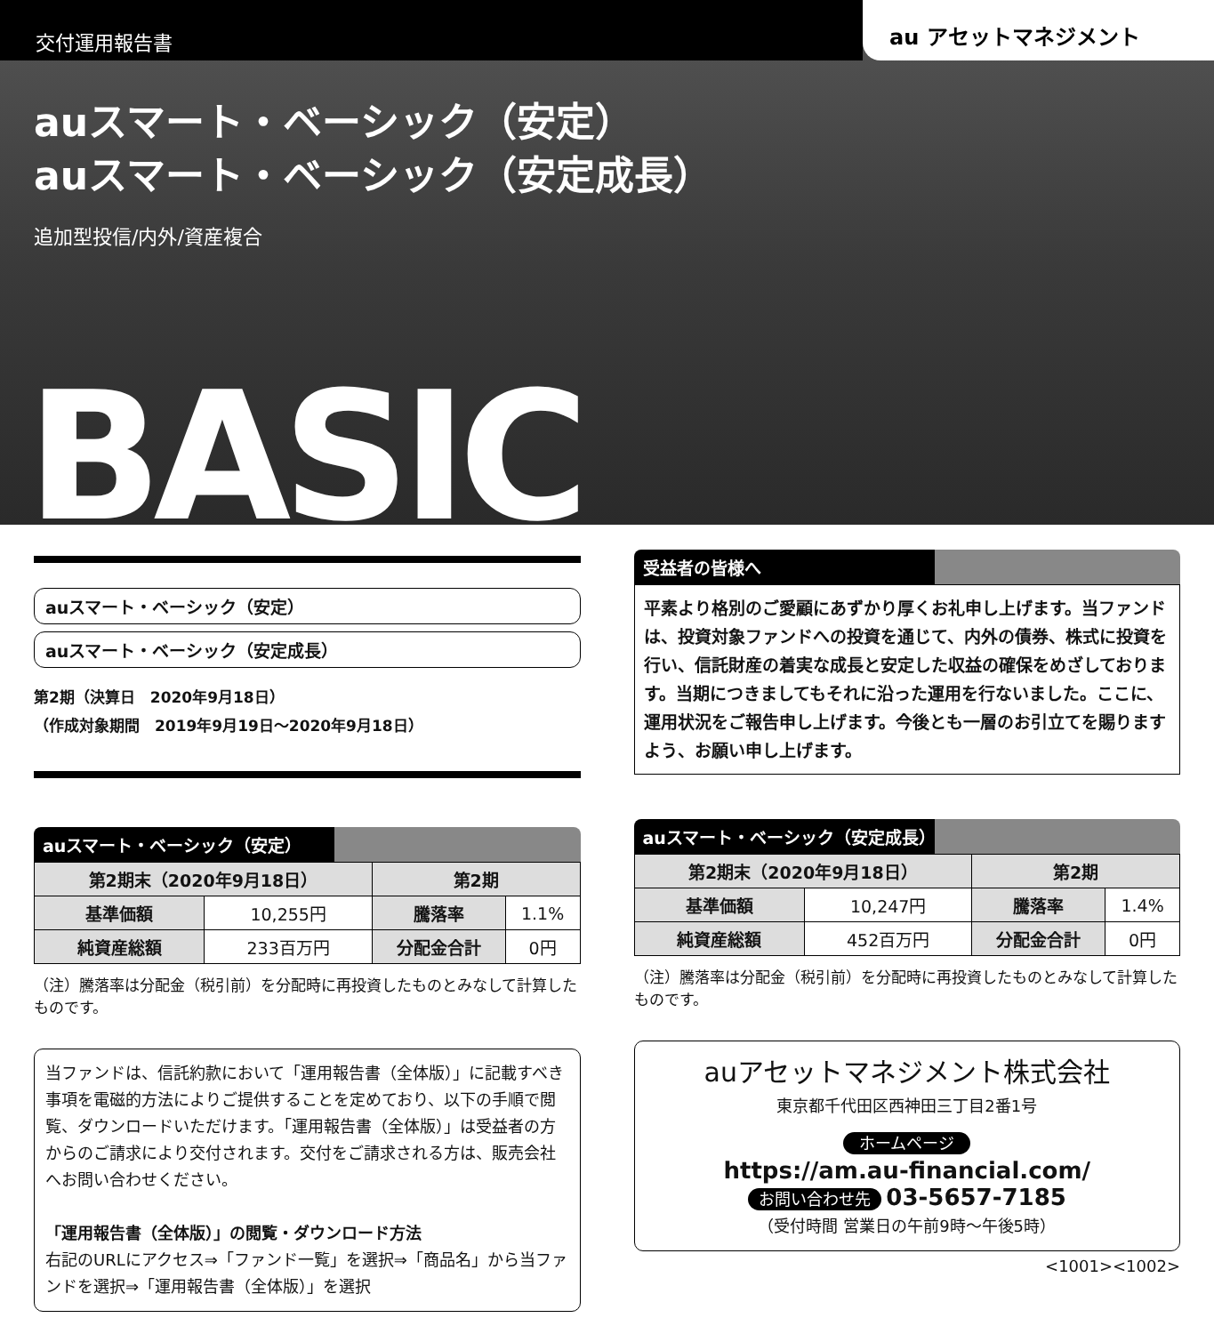交付運用報告書
au アセットマネジメント
auスマート・ベーシック（安定）
auスマート・ベーシック（安定成長）
追加型投信/内外/資産複合
BASIC
auスマート・ベーシック（安定）
auスマート・ベーシック（安定成長）
第2期（決算日　2020年9月18日）
（作成対象期間　2019年9月19日～2020年9月18日）
auスマート・ベーシック（安定）
| 第2期末（2020年9月18日） | | 第2期 | |
| --- | --- | --- | --- |
| 基準価額 | 10,255円 | 騰落率 | 1.1% |
| 純資産総額 | 233百万円 | 分配金合計 | 0円 |
（注）騰落率は分配金（税引前）を分配時に再投資したものとみなして計算したものです。
当ファンドは、信託約款において「運用報告書（全体版）」に記載すべき事項を電磁的方法によりご提供することを定めており、以下の手順で閲覧、ダウンロードいただけます。「運用報告書（全体版）」は受益者の方からのご請求により交付されます。交付をご請求される方は、販売会社へお問い合わせください。
「運用報告書（全体版）」の閲覧・ダウンロード方法
右記のURLにアクセス⇒「ファンド一覧」を選択⇒「商品名」から当ファンドを選択⇒「運用報告書（全体版）」を選択
受益者の皆様へ
平素より格別のご愛顧にあずかり厚くお礼申し上げます。当ファンドは、投資対象ファンドへの投資を通じて、内外の債券、株式に投資を行い、信託財産の着実な成長と安定した収益の確保をめざしております。当期につきましてもそれに沿った運用を行ないました。ここに、運用状況をご報告申し上げます。今後とも一層のお引立てを賜りますよう、お願い申し上げます。
auスマート・ベーシック（安定成長）
| 第2期末（2020年9月18日） | | 第2期 | |
| --- | --- | --- | --- |
| 基準価額 | 10,247円 | 騰落率 | 1.4% |
| 純資産総額 | 452百万円 | 分配金合計 | 0円 |
（注）騰落率は分配金（税引前）を分配時に再投資したものとみなして計算したものです。
auアセットマネジメント株式会社
東京都千代田区西神田三丁目2番1号
ホームページ
https://am.au-financial.com/
お問い合わせ先 03-5657-7185
（受付時間 営業日の午前9時～午後5時）
<1001><1002>